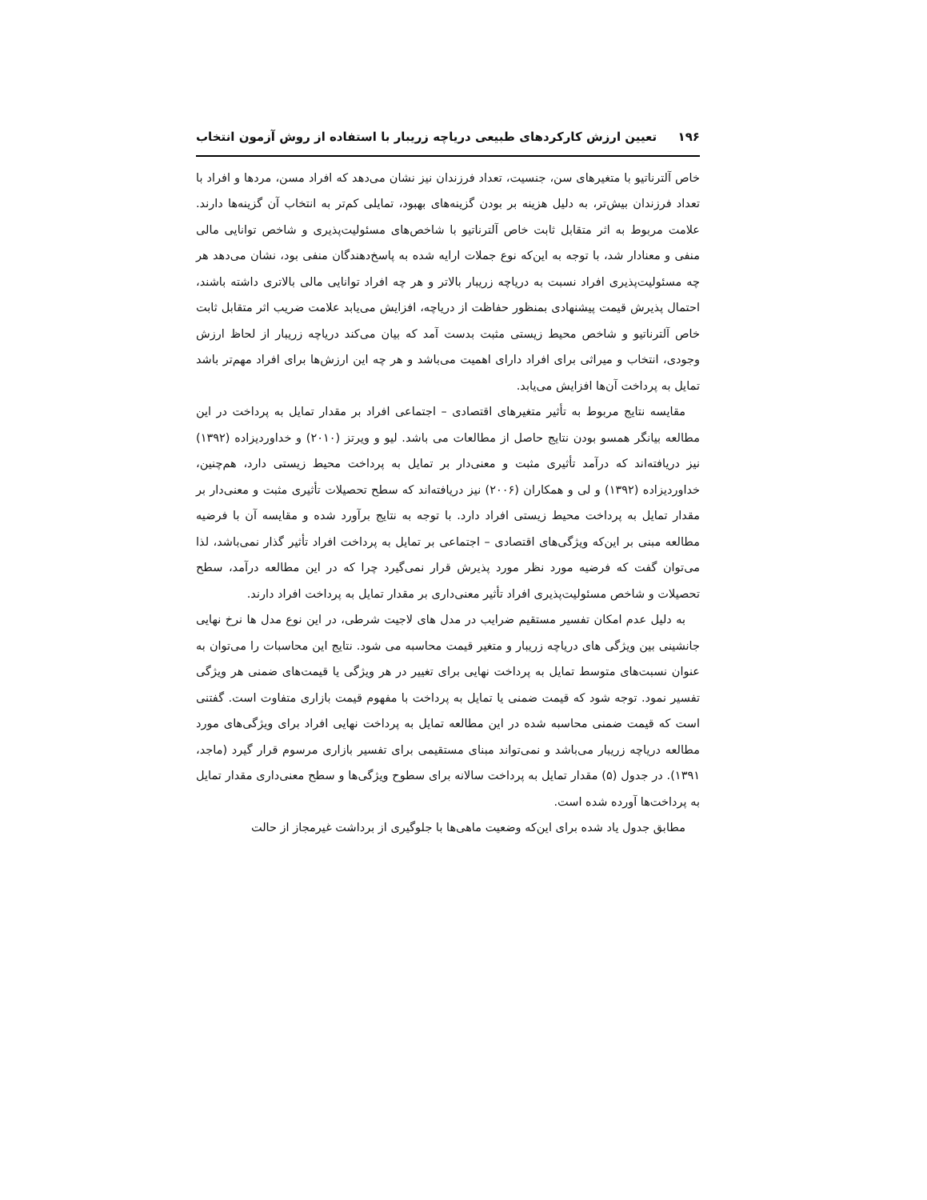۱۹۶ تعیین ارزش کارکردهای طبیعی دریاچه زریبار با استفاده از روش آزمون انتخاب
خاص آلترناتیو با متغیرهای سن، جنسیت، تعداد فرزندان نیز نشان می‌دهد که افراد مسن، مردها و افراد با تعداد فرزندان بیش‌تر، به دلیل هزینه بر بودن گزینه‌های بهبود، تمایلی کم‌تر به انتخاب آن گزینه‌ها دارند. علامت مربوط به اثر متقابل ثابت خاص آلترناتیو با شاخص‌های مسئولیت‌پذیری و شاخص توانایی مالی منفی و معنادار شد، با توجه به این‌که نوع جملات ارایه شده به پاسخ‌دهندگان منفی بود، نشان می‌دهد هر چه مسئولیت‌پذیری افراد نسبت به دریاچه زریبار بالاتر و هر چه افراد توانایی مالی بالاتری داشته باشند، احتمال پذیرش قیمت پیشنهادی بمنظور حفاظت از دریاچه، افزایش می‌یابد علامت ضریب اثر متقابل ثابت خاص آلترناتیو و شاخص محیط زیستی مثبت بدست آمد که بیان می‌کند دریاچه زریبار از لحاظ ارزش وجودی، انتخاب و میراثی برای افراد دارای اهمیت می‌باشد و هر چه این ارزش‌ها برای افراد مهم‌تر باشد تمایل به پرداخت آن‌ها افزایش می‌یابد.
مقایسه نتایج مربوط به تأثیر متغیرهای اقتصادی – اجتماعی افراد بر مقدار تمایل به پرداخت در این مطالعه بیانگر همسو بودن نتایج حاصل از مطالعات می باشد. لیو و ویرتز (۲۰۱۰) و خداوردیزاده (۱۳۹۲) نیز دریافته‌اند که درآمد تأثیری مثبت و معنی‌دار بر تمایل به پرداخت محیط زیستی دارد، هم‌چنین، خداوردیزاده (۱۳۹۲) و لی و همکاران (۲۰۰۶) نیز دریافته‌اند که سطح تحصیلات تأثیری مثبت و معنی‌دار بر مقدار تمایل به پرداخت محیط زیستی افراد دارد. با توجه به نتایج برآورد شده و مقایسه آن با فرضیه مطالعه مبنی بر این‌که ویژگی‌های اقتصادی – اجتماعی بر تمایل به پرداخت افراد تأثیر گذار نمی‌باشد، لذا می‌توان گفت که فرضیه مورد نظر مورد پذیرش قرار نمی‌گیرد چرا که در این مطالعه درآمد، سطح تحصیلات و شاخص مسئولیت‌پذیری افراد تأثیر معنی‌داری بر مقدار تمایل به پرداخت افراد دارند.
به دلیل عدم امکان تفسیر مستقیم ضرایب در مدل های لاجیت شرطی، در این نوع مدل ها نرخ نهایی جانشینی بین ویژگی های دریاچه زریبار و متغیر قیمت محاسبه می شود. نتایج این محاسبات را می‌توان به عنوان نسبت‌های متوسط تمایل به پرداخت نهایی برای تغییر در هر ویژگی یا قیمت‌های ضمنی هر ویژگی تفسیر نمود. توجه شود که قیمت ضمنی یا تمایل به پرداخت با مفهوم قیمت بازاری متفاوت است. گفتنی است که قیمت ضمنی محاسبه شده در این مطالعه تمایل به پرداخت نهایی افراد برای ویژگی‌های مورد مطالعه دریاچه زریبار می‌باشد و نمی‌تواند مبنای مستقیمی برای تفسیر بازاری مرسوم قرار گیرد (ماجد، ۱۳۹۱). در جدول (۵) مقدار تمایل به پرداخت سالانه برای سطوح ویژگی‌ها و سطح معنی‌داری مقدار تمایل به پرداخت‌ها آورده شده است.
مطابق جدول یاد شده برای این‌که وضعیت ماهی‌ها با جلوگیری از برداشت غیرمجاز از حالت